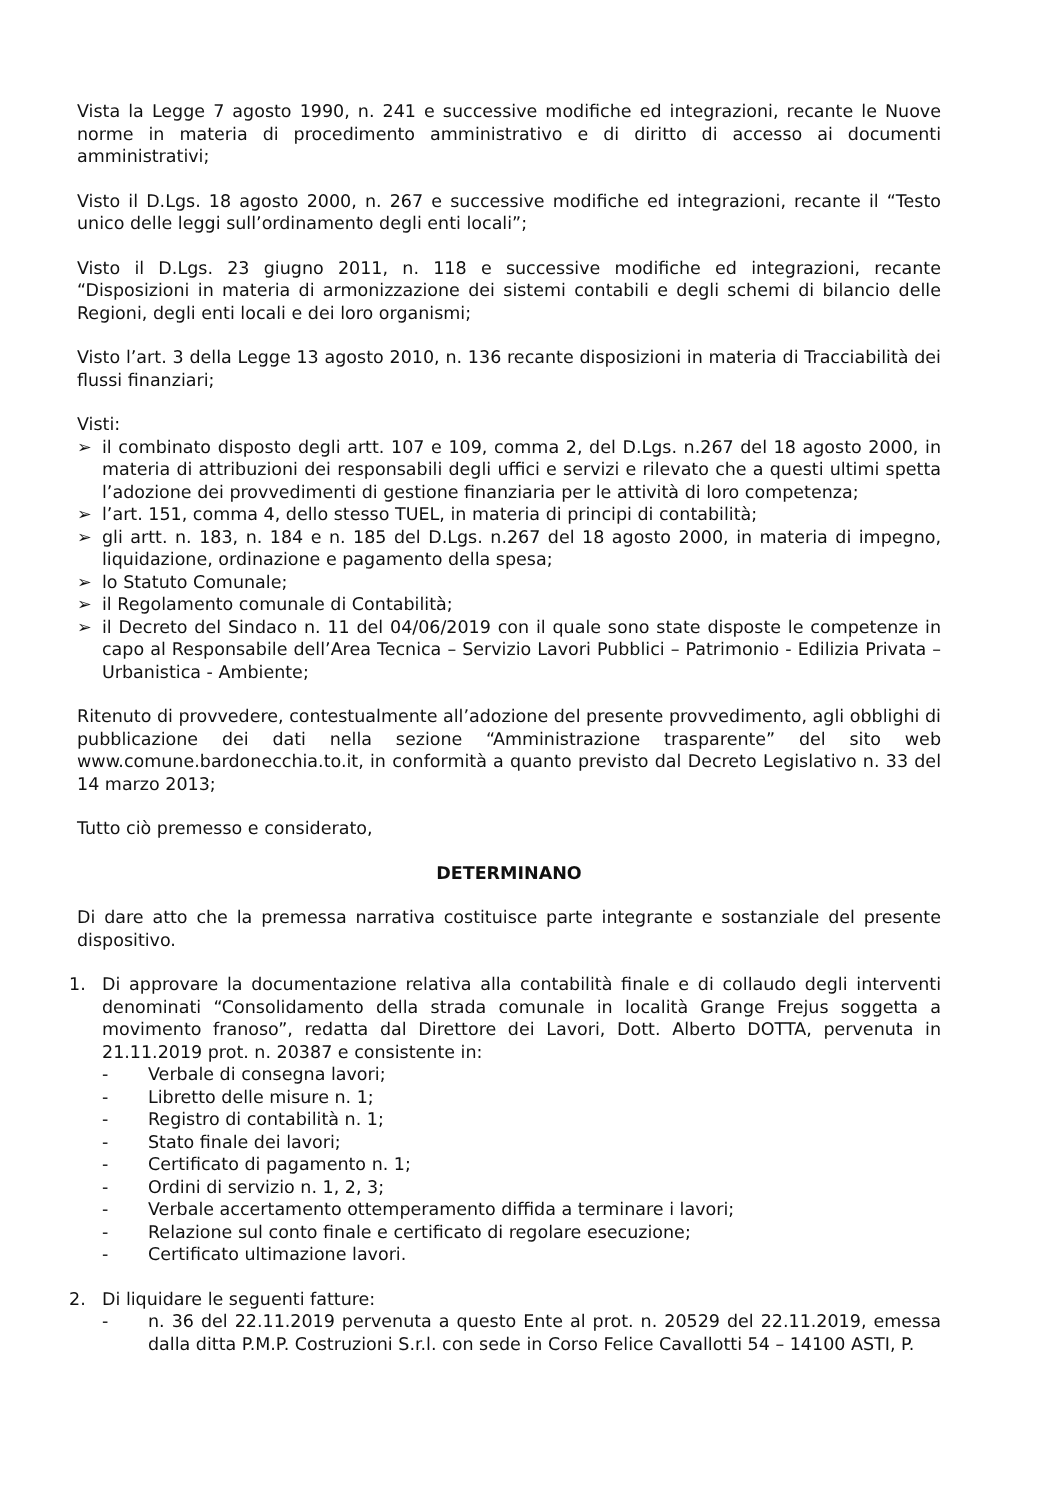Vista la Legge 7 agosto 1990, n. 241 e successive modifiche ed integrazioni, recante le Nuove norme in materia di procedimento amministrativo e di diritto di accesso ai documenti amministrativi;
Visto il D.Lgs. 18 agosto 2000, n. 267 e successive modifiche ed integrazioni, recante il “Testo unico delle leggi sull’ordinamento degli enti locali”;
Visto il D.Lgs. 23 giugno 2011, n. 118 e successive modifiche ed integrazioni, recante “Disposizioni in materia di armonizzazione dei sistemi contabili e degli schemi di bilancio delle Regioni, degli enti locali e dei loro organismi;
Visto l’art. 3 della Legge 13 agosto 2010, n. 136 recante disposizioni in materia di Tracciabilità dei flussi finanziari;
Visti:
➢ il combinato disposto degli artt. 107 e 109, comma 2, del D.Lgs. n.267 del 18 agosto 2000, in materia di attribuzioni dei responsabili degli uffici e servizi e rilevato che a questi ultimi spetta l’adozione dei provvedimenti di gestione finanziaria per le attività di loro competenza;
➢ l’art. 151, comma 4, dello stesso TUEL, in materia di principi di contabilità;
➢ gli artt. n. 183, n. 184 e n. 185 del D.Lgs. n.267 del 18 agosto 2000, in materia di impegno, liquidazione, ordinazione e pagamento della spesa;
➢ lo Statuto Comunale;
➢ il Regolamento comunale di Contabilità;
➢ il Decreto del Sindaco n. 11 del 04/06/2019 con il quale sono state disposte le competenze in capo al Responsabile dell’Area Tecnica – Servizio Lavori Pubblici – Patrimonio - Edilizia Privata – Urbanistica - Ambiente;
Ritenuto di provvedere, contestualmente all’adozione del presente provvedimento, agli obblighi di pubblicazione dei dati nella sezione “Amministrazione trasparente” del sito web www.comune.bardonecchia.to.it, in conformità a quanto previsto dal Decreto Legislativo n. 33 del 14 marzo 2013;
Tutto ciò premesso e considerato,
DETERMINANO
Di dare atto che la premessa narrativa costituisce parte integrante e sostanziale del presente dispositivo.
1. Di approvare la documentazione relativa alla contabilità finale e di collaudo degli interventi denominati “Consolidamento della strada comunale in località Grange Frejus soggetta a movimento franoso”, redatta dal Direttore dei Lavori, Dott. Alberto DOTTA, pervenuta in 21.11.2019 prot. n. 20387 e consistente in:
- Verbale di consegna lavori;
- Libretto delle misure n. 1;
- Registro di contabilità n. 1;
- Stato finale dei lavori;
- Certificato di pagamento n. 1;
- Ordini di servizio n. 1, 2, 3;
- Verbale accertamento ottemperamento diffida a terminare i lavori;
- Relazione sul conto finale e certificato di regolare esecuzione;
- Certificato ultimazione lavori.
2. Di liquidare le seguenti fatture:
- n. 36 del 22.11.2019 pervenuta a questo Ente al prot. n. 20529 del 22.11.2019, emessa dalla ditta P.M.P. Costruzioni S.r.l. con sede in Corso Felice Cavallotti 54 – 14100 ASTI, P.